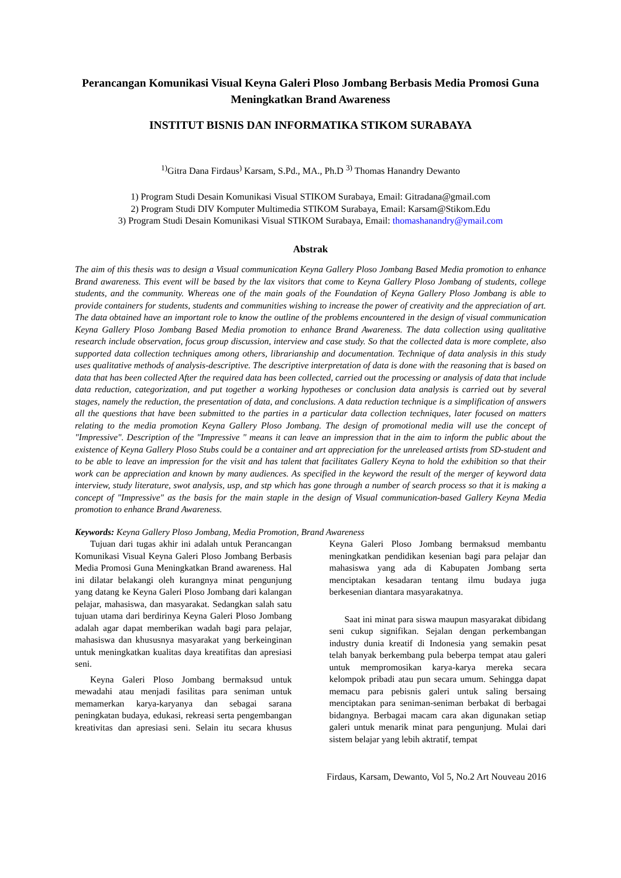Perancangan Komunikasi Visual Keyna Galeri Ploso Jombang Berbasis Media Promosi Guna Meningkatkan Brand Awareness
INSTITUT BISNIS DAN INFORMATIKA STIKOM SURABAYA
<sup>1)</sup> Gitra Dana Firdaus<sup>)</sup> Karsam, S.Pd., MA., Ph.D <sup>3)</sup> Thomas Hanandry Dewanto
1) Program Studi Desain Komunikasi Visual STIKOM Surabaya, Email: Gitradana@gmail.com
2) Program Studi DIV Komputer Multimedia STIKOM Surabaya, Email: Karsam@Stikom.Edu
3) Program Studi Desain Komunikasi Visual STIKOM Surabaya, Email: thomashanandry@ymail.com
Abstrak
The aim of this thesis was to design a Visual communication Keyna Gallery Ploso Jombang Based Media promotion to enhance Brand awareness. This event will be based by the lax visitors that come to Keyna Gallery Ploso Jombang of students, college students, and the community. Whereas one of the main goals of the Foundation of Keyna Gallery Ploso Jombang is able to provide containers for students, students and communities wishing to increase the power of creativity and the appreciation of art. The data obtained have an important role to know the outline of the problems encountered in the design of visual communication Keyna Gallery Ploso Jombang Based Media promotion to enhance Brand Awareness. The data collection using qualitative research include observation, focus group discussion, interview and case study. So that the collected data is more complete, also supported data collection techniques among others, librarianship and documentation. Technique of data analysis in this study uses qualitative methods of analysis-descriptive. The descriptive interpretation of data is done with the reasoning that is based on data that has been collected After the required data has been collected, carried out the processing or analysis of data that include data reduction, categorization, and put together a working hypotheses or conclusion data analysis is carried out by several stages, namely the reduction, the presentation of data, and conclusions. A data reduction technique is a simplification of answers all the questions that have been submitted to the parties in a particular data collection techniques, later focused on matters relating to the media promotion Keyna Gallery Ploso Jombang. The design of promotional media will use the concept of "Impressive". Description of the "Impressive " means it can leave an impression that in the aim to inform the public about the existence of Keyna Gallery Ploso Stubs could be a container and art appreciation for the unreleased artists from SD-student and to be able to leave an impression for the visit and has talent that facilitates Gallery Keyna to hold the exhibition so that their work can be appreciation and known by many audiences. As specified in the keyword the result of the merger of keyword data interview, study literature, swot analysis, usp, and stp which has gone through a number of search process so that it is making a concept of "Impressive" as the basis for the main staple in the design of Visual communication-based Gallery Keyna Media promotion to enhance Brand Awareness.
Keywords: Keyna Gallery Ploso Jombang, Media Promotion, Brand Awareness
Tujuan dari tugas akhir ini adalah untuk Perancangan Komunikasi Visual Keyna Galeri Ploso Jombang Berbasis Media Promosi Guna Meningkatkan Brand awareness. Hal ini dilatar belakangi oleh kurangnya minat pengunjung yang datang ke Keyna Galeri Ploso Jombang dari kalangan pelajar, mahasiswa, dan masyarakat. Sedangkan salah satu tujuan utama dari berdirinya Keyna Galeri Ploso Jombang adalah agar dapat memberikan wadah bagi para pelajar, mahasiswa dan khususnya masyarakat yang berkeinginan untuk meningkatkan kualitas daya kreatifitas dan apresiasi seni.
Keyna Galeri Ploso Jombang bermaksud untuk mewadahi atau menjadi fasilitas para seniman untuk memamerkan karya-karyanya dan sebagai sarana peningkatan budaya, edukasi, rekreasi serta pengembangan kreativitas dan apresiasi seni. Selain itu secara khusus Keyna Galeri Ploso Jombang bermaksud membantu meningkatkan pendidikan kesenian bagi para pelajar dan mahasiswa yang ada di Kabupaten Jombang serta menciptakan kesadaran tentang ilmu budaya juga berkesenian diantara masyarakatnya.
Saat ini minat para siswa maupun masyarakat dibidang seni cukup signifikan. Sejalan dengan perkembangan industry dunia kreatif di Indonesia yang semakin pesat telah banyak berkembang pula beberpa tempat atau galeri untuk mempromosikan karya-karya mereka secara kelompok pribadi atau pun secara umum. Sehingga dapat memacu para pebisnis galeri untuk saling bersaing menciptakan para seniman-seniman berbakat di berbagai bidangnya. Berbagai macam cara akan digunakan setiap galeri untuk menarik minat para pengunjung. Mulai dari sistem belajar yang lebih aktratif, tempat
Firdaus, Karsam, Dewanto, Vol 5, No.2 Art Nouveau 2016